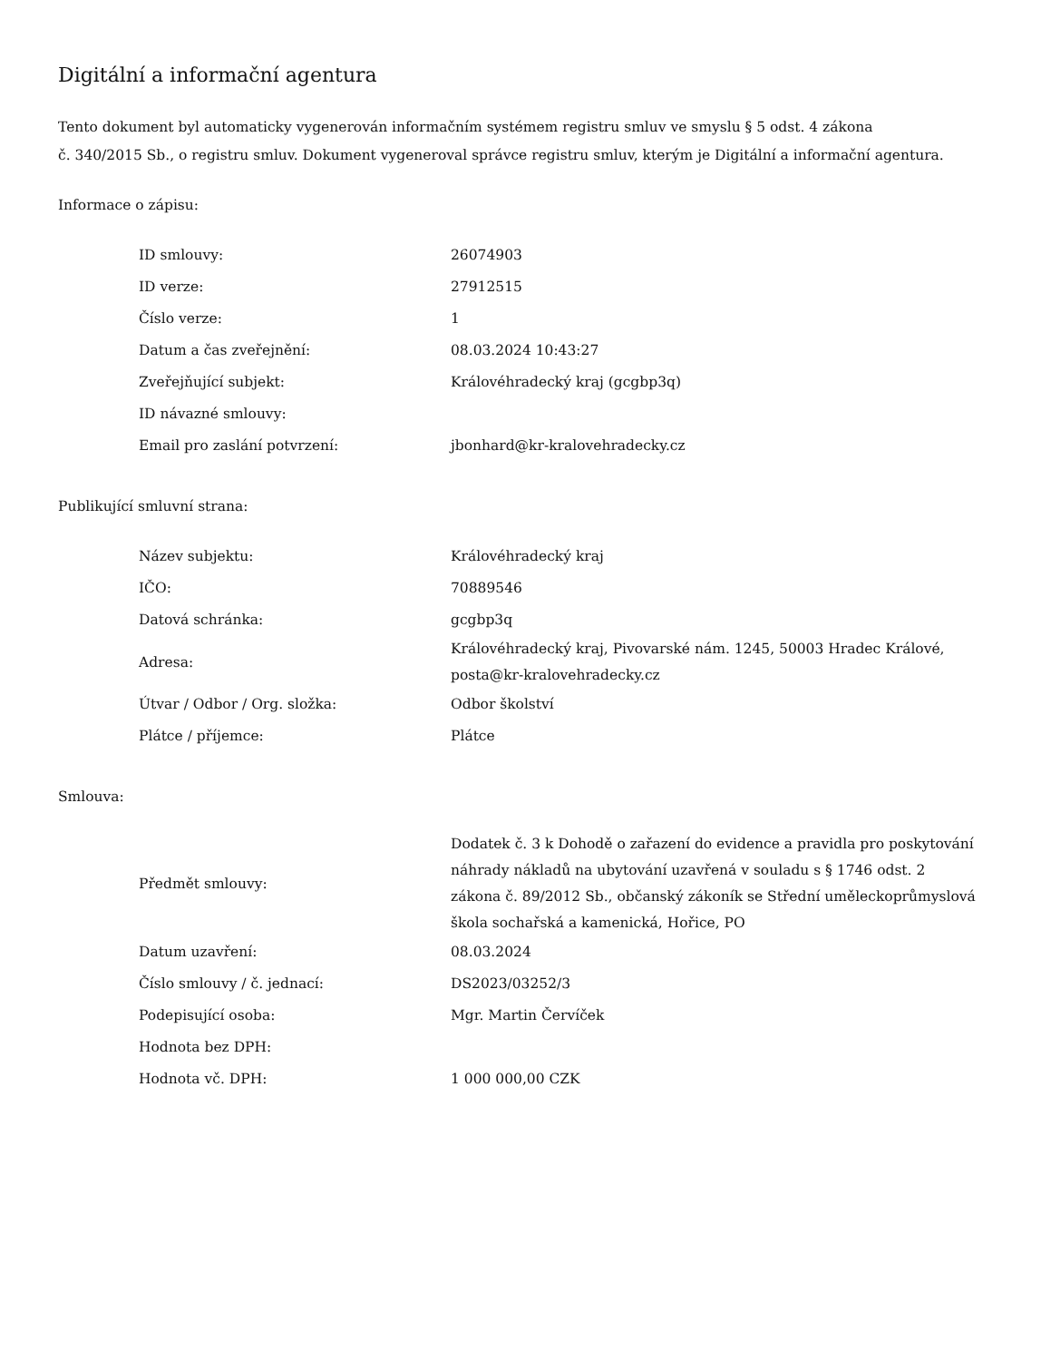Digitální a informační agentura
Tento dokument byl automaticky vygenerován informačním systémem registru smluv ve smyslu § 5 odst. 4 zákona
č. 340/2015 Sb., o registru smluv. Dokument vygeneroval správce registru smluv, kterým je Digitální a informační agentura.
Informace o zápisu:
| ID smlouvy: | 26074903 |
| ID verze: | 27912515 |
| Číslo verze: | 1 |
| Datum a čas zveřejnění: | 08.03.2024 10:43:27 |
| Zveřejňující subjekt: | Královéhradecký kraj (gcgbp3q) |
| ID návazné smlouvy: | |
| Email pro zaslání potvrzení: | jbonhard@kr-kralovehradecky.cz |
Publikující smluvní strana:
| Název subjektu: | Královéhradecký kraj |
| IČO: | 70889546 |
| Datová schránka: | gcgbp3q |
| Adresa: | Královéhradecký kraj, Pivovarské nám. 1245, 50003 Hradec Králové, posta@kr-kralovehradecky.cz |
| Útvar / Odbor / Org. složka: | Odbor školství |
| Plátce / příjemce: | Plátce |
Smlouva:
| Předmět smlouvy: | Dodatek č. 3 k Dohodě o zařazení do evidence a pravidla pro poskytování náhrady nákladů na ubytování uzavřená v souladu s § 1746 odst. 2 zákona č. 89/2012 Sb., občanský zákoník se Střední uměleckoprůmyslová škola sochařská a kamenická, Hořice, PO |
| Datum uzavření: | 08.03.2024 |
| Číslo smlouvy / č. jednací: | DS2023/03252/3 |
| Podepisující osoba: | Mgr. Martin Červíček |
| Hodnota bez DPH: | |
| Hodnota vč. DPH: | 1 000 000,00 CZK |